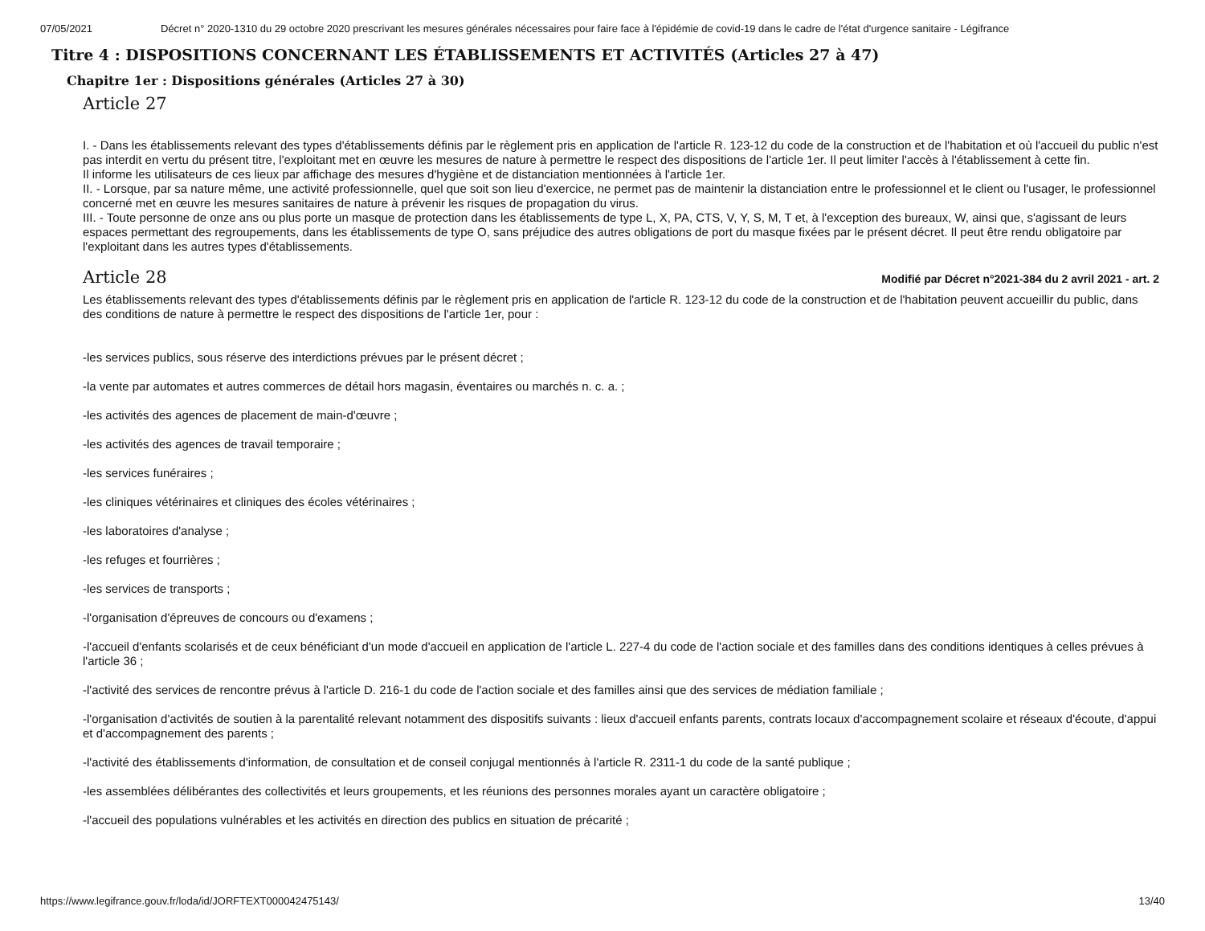07/05/2021 Décret n° 2020-1310 du 29 octobre 2020 prescrivant les mesures générales nécessaires pour faire face à l'épidémie de covid-19 dans le cadre de l'état d'urgence sanitaire - Légifrance
Titre 4 : DISPOSITIONS CONCERNANT LES ÉTABLISSEMENTS ET ACTIVITÉS (Articles 27 à 47)
Chapitre 1er : Dispositions générales (Articles 27 à 30)
Article 27
I. - Dans les établissements relevant des types d'établissements définis par le règlement pris en application de l'article R. 123-12 du code de la construction et de l'habitation et où l'accueil du public n'est pas interdit en vertu du présent titre, l'exploitant met en œuvre les mesures de nature à permettre le respect des dispositions de l'article 1er. Il peut limiter l'accès à l'établissement à cette fin.
Il informe les utilisateurs de ces lieux par affichage des mesures d'hygiène et de distanciation mentionnées à l'article 1er.
II. - Lorsque, par sa nature même, une activité professionnelle, quel que soit son lieu d'exercice, ne permet pas de maintenir la distanciation entre le professionnel et le client ou l'usager, le professionnel concerné met en œuvre les mesures sanitaires de nature à prévenir les risques de propagation du virus.
III. - Toute personne de onze ans ou plus porte un masque de protection dans les établissements de type L, X, PA, CTS, V, Y, S, M, T et, à l'exception des bureaux, W, ainsi que, s'agissant de leurs espaces permettant des regroupements, dans les établissements de type O, sans préjudice des autres obligations de port du masque fixées par le présent décret. Il peut être rendu obligatoire par l'exploitant dans les autres types d'établissements.
Article 28
Modifié par Décret n°2021-384 du 2 avril 2021 - art. 2
Les établissements relevant des types d'établissements définis par le règlement pris en application de l'article R. 123-12 du code de la construction et de l'habitation peuvent accueillir du public, dans des conditions de nature à permettre le respect des dispositions de l'article 1er, pour :
-les services publics, sous réserve des interdictions prévues par le présent décret ;
-la vente par automates et autres commerces de détail hors magasin, éventaires ou marchés n. c. a. ;
-les activités des agences de placement de main-d'œuvre ;
-les activités des agences de travail temporaire ;
-les services funéraires ;
-les cliniques vétérinaires et cliniques des écoles vétérinaires ;
-les laboratoires d'analyse ;
-les refuges et fourrières ;
-les services de transports ;
-l'organisation d'épreuves de concours ou d'examens ;
-l'accueil d'enfants scolarisés et de ceux bénéficiant d'un mode d'accueil en application de l'article L. 227-4 du code de l'action sociale et des familles dans des conditions identiques à celles prévues à l'article 36 ;
-l'activité des services de rencontre prévus à l'article D. 216-1 du code de l'action sociale et des familles ainsi que des services de médiation familiale ;
-l'organisation d'activités de soutien à la parentalité relevant notamment des dispositifs suivants : lieux d'accueil enfants parents, contrats locaux d'accompagnement scolaire et réseaux d'écoute, d'appui et d'accompagnement des parents ;
-l'activité des établissements d'information, de consultation et de conseil conjugal mentionnés à l'article R. 2311-1 du code de la santé publique ;
-les assemblées délibérantes des collectivités et leurs groupements, et les réunions des personnes morales ayant un caractère obligatoire ;
-l'accueil des populations vulnérables et les activités en direction des publics en situation de précarité ;
https://www.legifrance.gouv.fr/loda/id/JORFTEXT000042475143/ 13/40